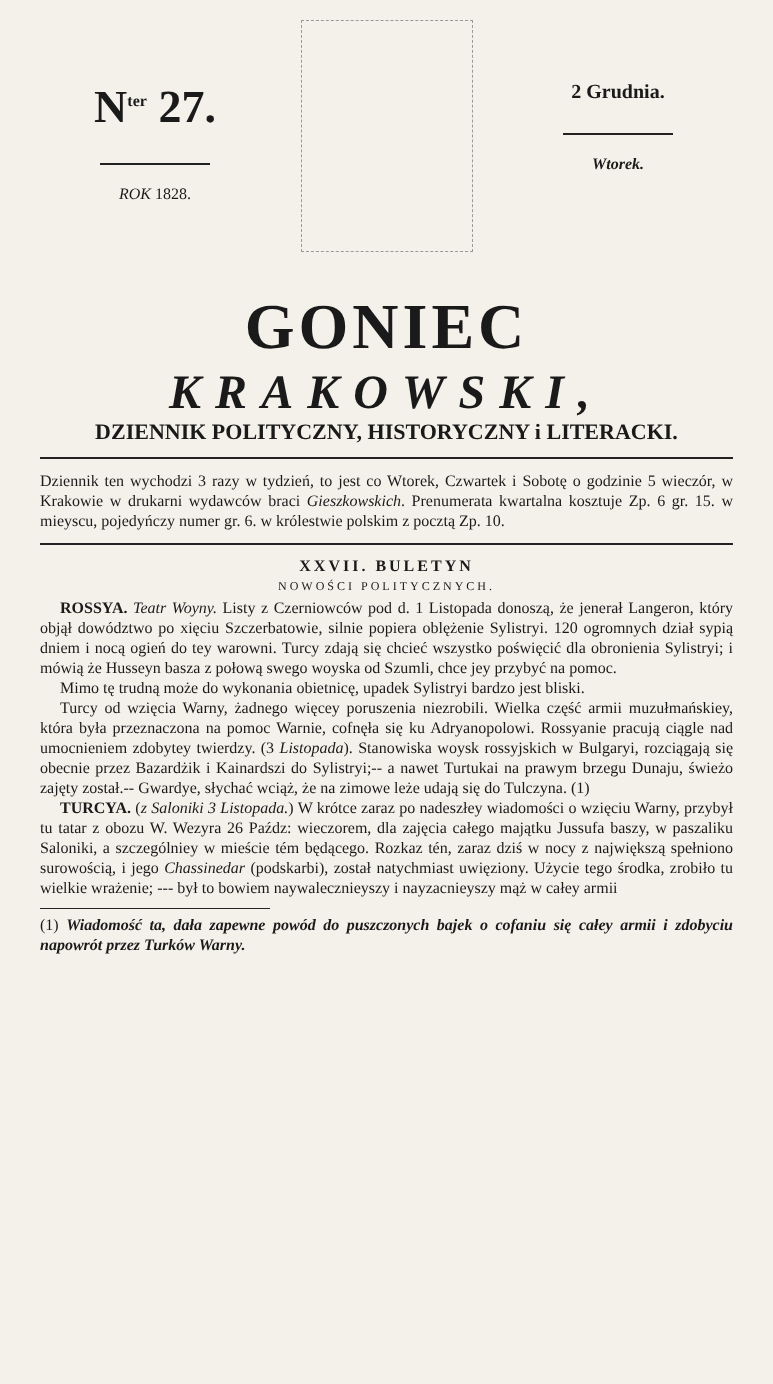N<sup>ter</sup> 27.
ROK 1828.
2 Grudnia.
Wtorek.
GONIEC
KRAKOWSKI,
DZIENNIK POLITYCZNY, HISTORYCZNY i LITERACKI.
Dziennik ten wychodzi 3 razy w tydzień, to jest co Wtorek, Czwartek i Sobotę o godzinie 5 wieczór, w Krakowie w drukarni wydawców braci Gieszkowskich. Prenumerata kwartalna kosztuje Zp. 6 gr. 15. w mieyscu, pojedyńczy numer gr. 6. w królestwie polskim z pocztą Zp. 10.
XXVII. BULETYN
NOWOŚCI POLITYCZNYCH.
ROSSYA. Teatr Woyny. Listy z Czerniowców pod d. 1 Listopada donoszą, że jenerał Langeron, który objął dowództwo po xięciu Szczerbatowie, silnie popiera oblężenie Sylistryi. 120 ogromnych dział sypią dniem i nocą ogień do tey warowni. Turcy zdają się chcieć wszystko poświęcić dla obronienia Sylistryi; i mówią że Husseyn basza z połową swego woyska od Szumli, chce jey przybyć na pomoc.
Mimo tę trudną może do wykonania obietnicę, upadek Sylistryi bardzo jest bliski.
Turcy od wzięcia Warny, żadnego więcey poruszenia niezrobili. Wielka część armii muzułmańskiey, która była przeznaczona na pomoc Warnie, cofnęła się ku Adryanopolowi. Rossyanie pracują ciągle nad umocnieniem zdobytey twierdzy. (3 Listopada). Stanowiska woysk rossyjskich w Bulgaryi, rozciągają się obecnie przez Bazardżik i Kainardszi do Sylistryi;-- a nawet Turtukai na prawym brzegu Dunaju, świeżo zajęty został.-- Gwardye, słychać wciąż, że na zimowe leże udają się do Tulczyna. (1)
TURCYA. (z Saloniki 3 Listopada.) W krótce zaraz po nadeszłey wiadomości o wzięciu Warny, przybył tu tatar z obozu W. Wezyra 26 Paźdz: wieczorem, dla zajęcia całego majątku Jussufa baszy, w paszaliku Saloniki, a szczególniey w mieście tém będącego. Rozkaz tén, zaraz dziś w nocy z największą spełniono surowością, i jego Chassinedar (podskarbi), został natychmiast uwięziony. Użycie tego środka, zrobiło tu wielkie wrażenie; --- był to bowiem naywalecznieyszy i nayzacnieyszy mąż w całey armii
(1) Wiadomość ta, dała zapewne powód do puszczonych bajek o cofaniu się całey armii i zdobyciu napowrót przez Turków Warny.